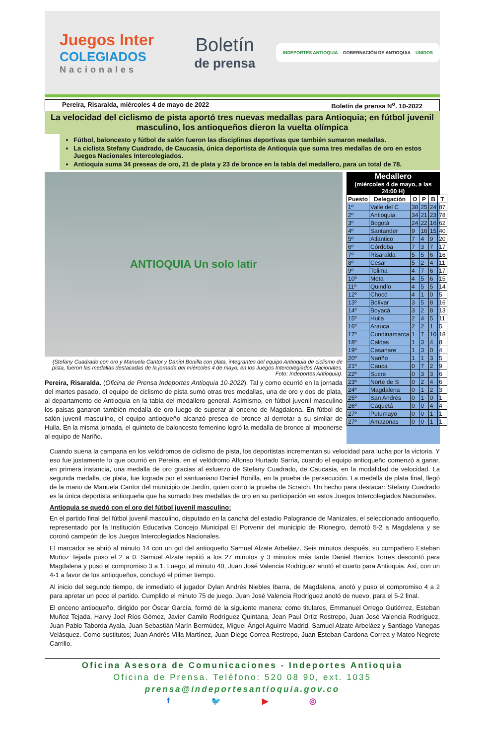Juegos Inter
COLEGIADOS
Nacionales
Boletín
de prensa
INDEPORTES ANTIOQUIA GOBERNACIÓN DE ANTIOQUIA UNIDOS
Pereira, Risaralda, miércoles 4 de mayo de 2022 Boletín de prensa N<sup>o</sup>. 10-2022
La velocidad del ciclismo de pista aportó tres nuevas medallas para Antioquia; en fútbol juvenil masculino, los antioqueños dieron la vuelta olímpica
Fútbol, baloncesto y fútbol de salón fueron las disciplinas deportivas que también sumaron medallas.
La ciclista Stefany Cuadrado, de Caucasia, única deportista de Antioquia que suma tres medallas de oro en estos Juegos Nacionales Intercolegiados.
Antioquia suma 34 preseas de oro, 21 de plata y 23 de bronce en la tabla del medallero, para un total de 78.
ANTIOQUIA Un solo latir
(Stefany Cuadrado con oro y Manuela Cantor y Daniel Bonilla con plata, integrantes del equipo Antioquia de ciclismo de pista, fueron las medallas destacadas de la jornada del miércoles 4 de mayo, en los Juegos Intercolegiados Nacionales. Foto: Indeportes Antioquia).
Pereira, Risaralda. (Oficina de Prensa Indeportes Antioquia 10-2022). Tal y como ocurrió en la jornada del martes pasado, el equipo de ciclismo de pista sumó otras tres medallas, una de oro y dos de plata, al departamento de Antioquia en la tabla del medallero general. Asimismo, en fútbol juvenil masculino los paisas ganaron también medalla de oro luego de superar al onceno de Magdalena. En fútbol de salón juvenil masculino, el equipo antioqueño alcanzó presea de bronce al derrotar a su similar de Huila. En la misma jornada, el quinteto de baloncesto femenino logró la medalla de bronce al imponerse al equipo de Nariño.
Medallero
(miércoles 4 de mayo, a las 24:00 H)
| Puesto | Delegación | O | P | B | T |
| --- | --- | --- | --- | --- | --- |
| 1º | Valle del C | 38 | 25 | 24 | 87 |
| 2º | Antioquia | 34 | 21 | 23 | 78 |
| 3º | Bogotá | 24 | 22 | 16 | 62 |
| 4º | Santander | 9 | 16 | 15 | 40 |
| 5º | Atlántico | 7 | 4 | 9 | 20 |
| 6º | Córdoba | 7 | 3 | 7 | 17 |
| 7º | Risaralda | 5 | 5 | 6 | 16 |
| 8º | Cesar | 5 | 2 | 4 | 11 |
| 9º | Tolima | 4 | 7 | 6 | 17 |
| 10º | Meta | 4 | 5 | 6 | 15 |
| 11º | Quindío | 4 | 5 | 5 | 14 |
| 12º | Chocó | 4 | 1 | 0 | 5 |
| 13º | Bolívar | 3 | 5 | 8 | 16 |
| 14º | Boyacá | 3 | 2 | 8 | 13 |
| 15º | Huila | 2 | 4 | 5 | 11 |
| 16º | Arauca | 2 | 2 | 1 | 5 |
| 17º | Cundinamarca | 1 | 7 | 10 | 18 |
| 18º | Caldas | 1 | 3 | 4 | 8 |
| 19º | Casanare | 1 | 3 | 0 | 4 |
| 20º | Nariño | 1 | 1 | 3 | 5 |
| 21º | Cauca | 0 | 7 | 2 | 9 |
| 22º | Sucre | 0 | 3 | 3 | 6 |
| 23º | Norte de S | 0 | 2 | 4 | 6 |
| 24º | Magdalena | 0 | 1 | 2 | 3 |
| 25º | San Andrés | 0 | 1 | 0 | 1 |
| 26º | Caquetá | 0 | 0 | 4 | 4 |
| 27º | Putumayo | 0 | 0 | 1 | 1 |
| 27º | Amazonas | 0 | 0 | 1 | 1 |
Cuando suena la campana en los velódromos de ciclismo de pista, los deportistas incrementan su velocidad para lucha por la victoria. Y eso fue justamente lo que ocurrió en Pereira, en el velódromo Alfonso Hurtado Sarria, cuando el equipo antioqueño comenzó a ganar, en primera instancia, una medalla de oro gracias al esfuerzo de Stefany Cuadrado, de Caucasia, en la modalidad de velocidad. La segunda medalla, de plata, fue lograda por el santuariano Daniel Bonilla, en la prueba de persecución. La medalla de plata final, llegó de la mano de Manuela Cantor del municipio de Jardín, quien corrió la prueba de Scratch. Un hecho para destacar: Stefany Cuadrado es la única deportista antioqueña que ha sumado tres medallas de oro en su participación en estos Juegos Intercolegiados Nacionales.
Antioquia se quedó con el oro del fútbol juvenil masculino:
En el partido final del fútbol juvenil masculino, disputado en la cancha del estadio Palogrande de Manizales, el seleccionado antioqueño, representado por la Institución Educativa Concejo Municipal El Porvenir del municipio de Rionegro, derrotó 5-2 a Magdalena y se coronó campeón de los Juegos Intercolegiados Nacionales.
El marcador se abrió al minuto 14 con un gol del antioqueño Samuel Alzate Arbeláez. Seis minutos después, su compañero Esteban Muñoz Tejada puso el 2 a 0. Samuel Alzate repitió a los 27 minutos y 3 minutos más tarde Daniel Barrios Torres descontó para Magdalena y puso el compromiso 3 a 1. Luego, al minuto 40, Juan José Valencia Rodríguez anotó el cuarto para Antioquia. Así, con un 4-1 a favor de los antioqueños, concluyó el primer tiempo.
Al inicio del segundo tiempo, de inmediato el jugador Dylan Andrés Niebles Ibarra, de Magdalena, anotó y puso el compromiso 4 a 2 para apretar un poco el partido. Cumplido el minuto 75 de juego, Juan José Valencia Rodríguez anotó de nuevo, para el 5-2 final.
El onceno antioqueño, dirigido por Óscar García, formó de la siguiente manera: como titulares, Emmanuel Orrego Gutiérrez, Esteban Muñoz Tejada, Harvy Joel Ríos Gómez, Javier Camilo Rodríguez Quintana, Jean Paul Ortiz Restrepo, Juan José Valencia Rodríguez, Juan Pablo Taborda Ayala, Juan Sebastián Marín Bermúdez, Miguel Ángel Aguirre Madrid, Samuel Alzate Arbeláez y Santiago Vanegas Velásquez. Como sustitutos; Juan Andrés Villa Martínez, Juan Diego Correa Restrepo, Juan Esteban Cardona Correa y Mateo Negrete Carrillo.
Oficina Asesora de Comunicaciones - Indeportes Antioquia
Oficina de Prensa. Teléfono: 520 08 90, ext. 1035
prensa@indeportesantioquia.gov.co
f 🐦 ▶ ◎